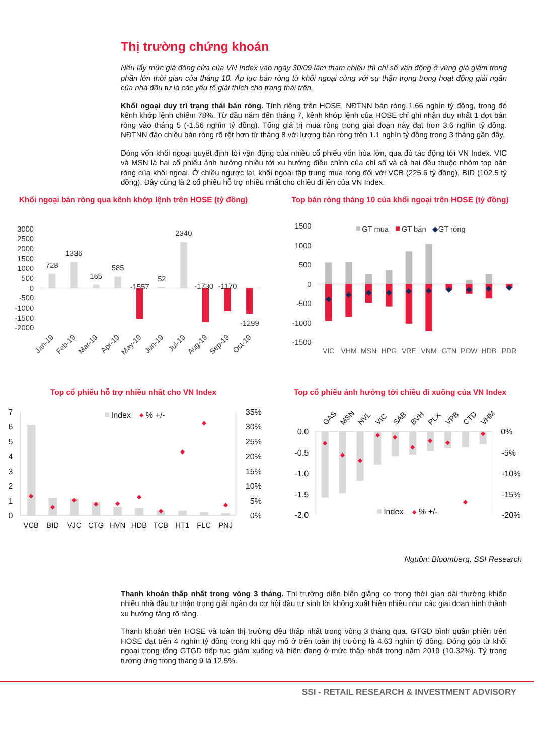Thị trường chứng khoán
Nếu lấy mức giá đóng cửa của VN Index vào ngày 30/09 làm tham chiếu thì chỉ số vận động ở vùng giá giảm trong phần lớn thời gian của tháng 10. Áp lực bán ròng từ khối ngoại cùng với sự thận trọng trong hoạt động giải ngân của nhà đầu tư là các yếu tố giải thích cho trạng thái trên.
Khối ngoại duy trì trạng thái bán ròng. Tính riêng trên HOSE, NĐTNN bán ròng 1.66 nghìn tỷ đồng, trong đó kênh khớp lệnh chiếm 78%. Từ đầu năm đến tháng 7, kênh khớp lệnh của HOSE chỉ ghi nhận duy nhất 1 đợt bán ròng vào tháng 5 (-1.56 nghìn tỷ đồng). Tổng giá trị mua ròng trong giai đoạn này đạt hơn 3.6 nghìn tỷ đồng. NĐTNN đảo chiều bán ròng rõ rệt hơn từ tháng 8 với lượng bán ròng trên 1.1 nghìn tỷ đồng trong 3 tháng gần đây.
Dòng vốn khối ngoại quyết định tới vận động của nhiều cổ phiếu vốn hóa lớn, qua đó tác động tới VN Index. VIC và MSN là hai cổ phiếu ảnh hưởng nhiều tới xu hướng điều chỉnh của chỉ số và cả hai đều thuộc nhóm top bán ròng của khối ngoại. Ở chiều ngược lại, khối ngoại tập trung mua ròng đối với VCB (225.6 tỷ đồng), BID (102.5 tỷ đồng). Đây cũng là 2 cổ phiếu hỗ trợ nhiều nhất cho chiều đi lên của VN Index.
Khối ngoại bán ròng qua kênh khớp lệnh trên HOSE (tỷ đồng)
3000
2500
2000
1500
1000
500
0
-500
-1000
-1500
-2000
728
1336
165
585
-1557
52
2340
-1730
-1170
-1299
Jan-19
Feb-19
Mar-19
Apr-19
May-19
Jun-19
Jul-19
Aug-19
Sep-19
Oct-19
Top bán ròng tháng 10 của khối ngoại trên HOSE (tỷ đồng)
1500
1000
500
0
-500
-1000
-1500
GT mua
GT bán
◆
GT ròng
◆
◆
◆
◆
◆
◆
◆
◆
◆
◆
VIC
VHM
MSN
HPG
VRE
VNM
GTN
POW
HDB
PDR
Top cổ phiếu hỗ trợ nhiều nhất cho VN Index
7
6
5
4
3
2
1
0
35%
30%
25%
20%
15%
10%
5%
0%
◆
◆
◆
◆
◆
◆
◆
◆
◆
◆
Index
◆
% +/-
VCB
BID
VJC
CTG
HVN
HDB
TCB
HT1
FLC
PNJ
Top cổ phiếu ảnh hưởng tới chiều đi xuống của VN Index
GAS
MSN
NVL
VIC
SAB
BVH
PLX
VPB
CTD
VHM
0.0
-0.5
-1.0
-1.5
-2.0
0%
-5%
-10%
-15%
-20%
◆
◆
◆
◆
◆
◆
◆
◆
◆
◆
Index
◆
% +/-
Nguồn: Bloomberg, SSI Research
Thanh khoản thấp nhất trong vòng 3 tháng. Thị trường diễn biến giằng co trong thời gian dài thường khiến nhiều nhà đầu tư thận trọng giải ngân do cơ hội đầu tư sinh lời không xuất hiện nhiều như các giai đoạn hình thành xu hướng tăng rõ ràng.
Thanh khoản trên HOSE và toàn thị trường đều thấp nhất trong vòng 3 tháng qua. GTGD bình quân phiên trên HOSE đạt trên 4 nghìn tỷ đồng trong khi quy mô ở trên toàn thị trường là 4.63 nghìn tỷ đồng. Đóng góp từ khối ngoại trong tổng GTGD tiếp tục giảm xuống và hiện đang ở mức thấp nhất trong năm 2019 (10.32%). Tỷ trọng tương ứng trong tháng 9 là 12.5%.
SSI - RETAIL RESEARCH & INVESTMENT ADVISORY